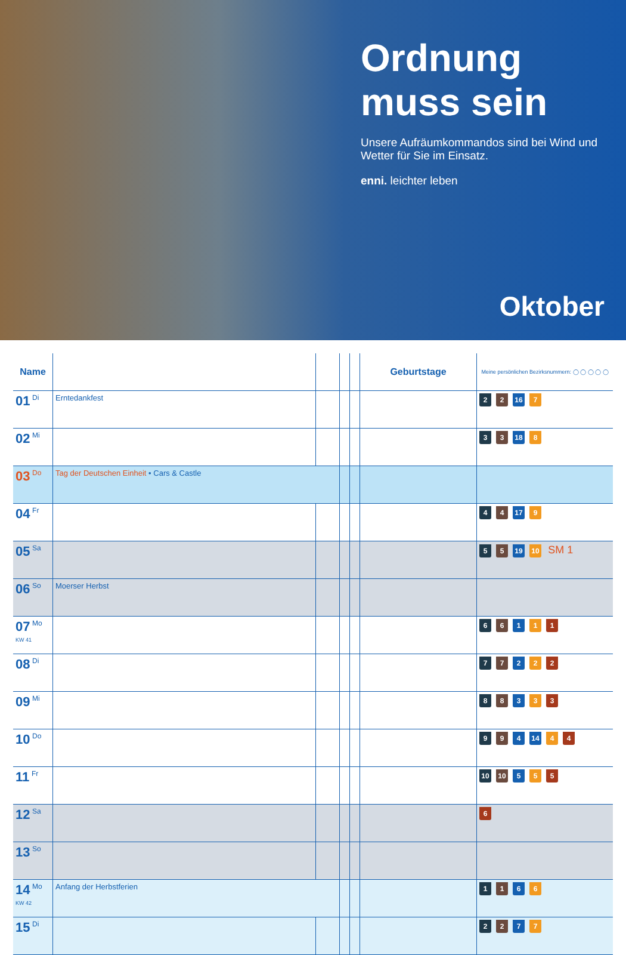Ordnung muss sein
Unsere Aufräumkommandos sind bei Wind und Wetter für Sie im Einsatz.
enni. leichter leben
Oktober
| Name | | | | | Geburtstage | Meine persönlichen Bezirksnummern: ◯ ◯ ◯ ◯ ◯ |
| --- | --- | --- | --- | --- | --- | --- |
| 01 Di | Erntedankfest | | | | | 2 2 16 7 |
| 02 Mi | | | | | | 3 3 18 8 |
| 03 Do | Tag der Deutschen Einheit • Cars & Castle | | | | | |
| 04 Fr | | | | | | 4 4 17 9 |
| 05 Sa | | | | | | 5 5 19 10 SM 1 |
| 06 So | Moerser Herbst | | | | | |
| 07 Mo KW 41 | | | | | | 6 6 1 1 1 |
| 08 Di | | | | | | 7 7 2 2 2 |
| 09 Mi | | | | | | 8 8 3 3 3 |
| 10 Do | | | | | | 9 9 4 14 4 4 |
| 11 Fr | | | | | | 10 10 5 5 5 |
| 12 Sa | | | | | | 6 |
| 13 So | | | | | | |
| 14 Mo KW 42 | Anfang der Herbstferien | | | | | 1 1 6 6 |
| 15 Di | | | | | | 2 2 7 7 |